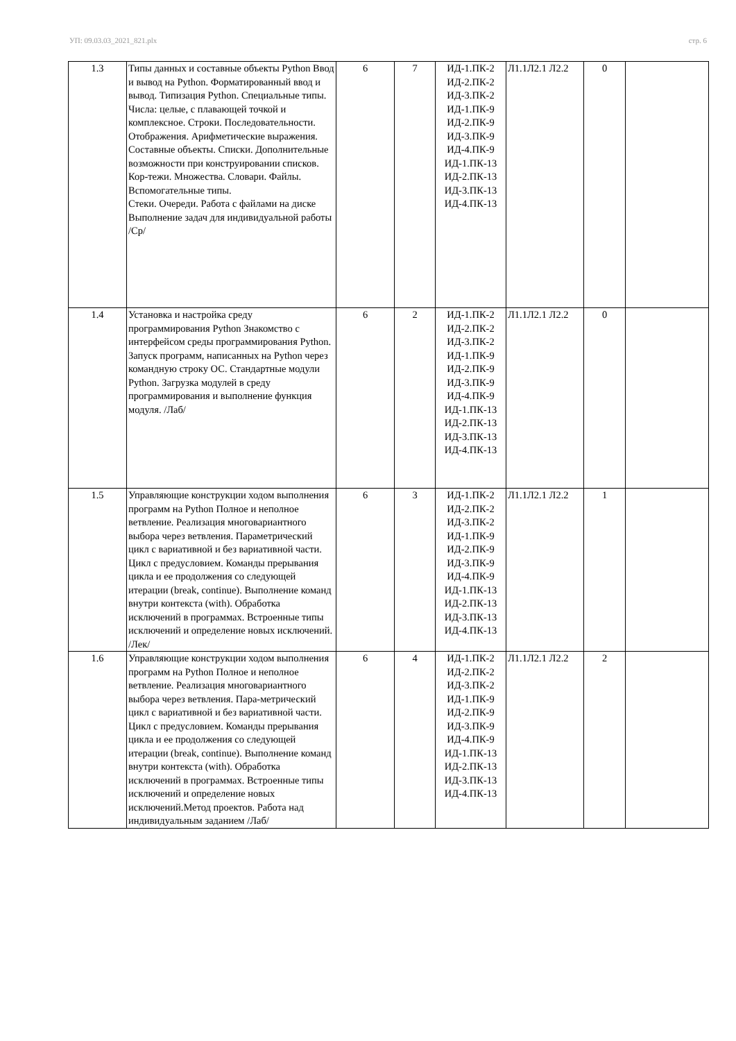УП: 09.03.03_2021_821.plx стр. 6
| 1.3 | Типы данных и составные объекты Python Ввод и вывод на Python. Форматированный ввод и вывод. Типизация Python. Специальные типы. Числа: целые, с плавающей точкой и комплексное. Строки. Последовательности. Отображения. Арифметические выражения. Составные объекты. Списки. Дополнительные возможности при конструировании списков. Кор-тежи. Множества. Словари. Файлы. Вспомогательные типы. Стеки. Очереди. Работа с файлами на диске Выполнение задач для индивидуальной работы /Ср/ | 6 | 7 | ИД-1.ПК-2 ИД-2.ПК-2 ИД-3.ПК-2 ИД-1.ПК-9 ИД-2.ПК-9 ИД-3.ПК-9 ИД-4.ПК-9 ИД-1.ПК-13 ИД-2.ПК-13 ИД-3.ПК-13 ИД-4.ПК-13 | Л1.1Л2.1 Л2.2 | 0 | |
| 1.4 | Установка и настройка среду программирования Python Знакомство с интерфейсом среды программирования Python. Запуск программ, написанных на Python через командную строку ОС. Стандартные модули Python. Загрузка модулей в среду программирования и выполнение функция модуля. /Лаб/ | 6 | 2 | ИД-1.ПК-2 ИД-2.ПК-2 ИД-3.ПК-2 ИД-1.ПК-9 ИД-2.ПК-9 ИД-3.ПК-9 ИД-4.ПК-9 ИД-1.ПК-13 ИД-2.ПК-13 ИД-3.ПК-13 ИД-4.ПК-13 | Л1.1Л2.1 Л2.2 | 0 | |
| 1.5 | Управляющие конструкции ходом выполнения программ на Python Полное и неполное ветвление. Реализация многовариантного выбора через ветвления. Параметрический цикл с вариативной и без вариативной части. Цикл с предусловием. Команды прерывания цикла и ее продолжения со следующей итерации (break, continue). Выполнение команд внутри контекста (with). Обработка исключений в программах. Встроенные типы исключений и определение новых исключений. /Лек/ | 6 | 3 | ИД-1.ПК-2 ИД-2.ПК-2 ИД-3.ПК-2 ИД-1.ПК-9 ИД-2.ПК-9 ИД-3.ПК-9 ИД-4.ПК-9 ИД-1.ПК-13 ИД-2.ПК-13 ИД-3.ПК-13 ИД-4.ПК-13 | Л1.1Л2.1 Л2.2 | 1 | |
| 1.6 | Управляющие конструкции ходом выполнения программ на Python Полное и неполное ветвление. Реализация многовариантного выбора через ветвления. Пара-метрический цикл с вариативной и без вариативной части. Цикл с предусловием. Команды прерывания цикла и ее продолжения со следующей итерации (break, continue). Выполнение команд внутри контекста (with). Обработка исключений в программах. Встроенные типы исключений и определение новых исключений.Метод проектов. Работа над индивидуальным заданием /Лаб/ | 6 | 4 | ИД-1.ПК-2 ИД-2.ПК-2 ИД-3.ПК-2 ИД-1.ПК-9 ИД-2.ПК-9 ИД-3.ПК-9 ИД-4.ПК-9 ИД-1.ПК-13 ИД-2.ПК-13 ИД-3.ПК-13 ИД-4.ПК-13 | Л1.1Л2.1 Л2.2 | 2 | |